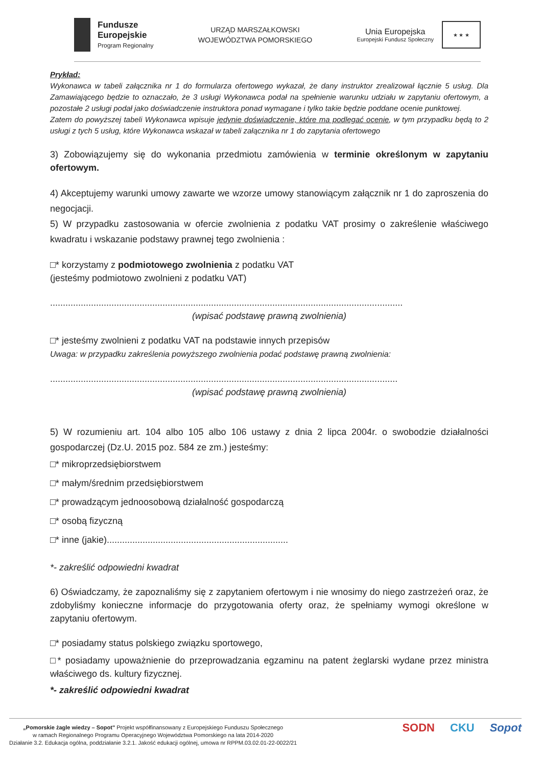Fundusze
Europejskie
Program Regionalny
URZĄD MARSZAŁKOWSKI
WOJEWÓDZTWA POMORSKIEGO
Unia Europejska
Europejski Fundusz Społeczny
★ ★ ★
Prykład:
Wykonawca w tabeli załącznika nr 1 do formularza ofertowego wykazał, że dany instruktor zrealizował łącznie 5 usług. Dla Zamawiającego będzie to oznaczało, że 3 usługi Wykonawca podał na spełnienie warunku udziału w zapytaniu ofertowym, a pozostałe 2 usługi podał jako doświadczenie instruktora ponad wymagane i tylko takie będzie poddane ocenie punktowej.
Zatem do powyższej tabeli Wykonawca wpisuje jedynie doświadczenie, które ma podlegać ocenie, w tym przypadku będą to 2 usługi z tych 5 usług, które Wykonawca wskazał w tabeli załącznika nr 1 do zapytania ofertowego
3) Zobowiązujemy się do wykonania przedmiotu zamówienia w terminie określonym w zapytaniu ofertowym.
4) Akceptujemy warunki umowy zawarte we wzorze umowy stanowiącym załącznik nr 1 do zaproszenia do negocjacji.
5) W przypadku zastosowania w ofercie zwolnienia z podatku VAT prosimy o zakreślenie właściwego kwadratu i wskazanie podstawy prawnej tego zwolnienia :
□* korzystamy z podmiotowego zwolnienia z podatku VAT
(jesteśmy podmiotowo zwolnieni z podatku VAT)
..........................................................................................................................................
(wpisać podstawę prawną zwolnienia)
□* jesteśmy zwolnieni z podatku VAT na podstawie innych przepisów
Uwaga: w przypadku zakreślenia powyższego zwolnienia podać podstawę prawną zwolnienia:
........................................................................................................................................
(wpisać podstawę prawną zwolnienia)
5) W rozumieniu art. 104 albo 105 albo 106 ustawy z dnia 2 lipca 2004r. o swobodzie działalności gospodarczej (Dz.U. 2015 poz. 584 ze zm.) jesteśmy:
□* mikroprzedsiębiorstwem
□* małym/średnim przedsiębiorstwem
□* prowadzącym jednoosobową działalność gospodarczą
□* osobą fizyczną
□* inne (jakie).......................................................................
*- zakreślić odpowiedni kwadrat
6) Oświadczamy, że zapoznaliśmy się z zapytaniem ofertowym i nie wnosimy do niego zastrzeżeń oraz, że zdobyliśmy konieczne informacje do przygotowania oferty oraz, że spełniamy wymogi określone w zapytaniu ofertowym.
□* posiadamy status polskiego związku sportowego,
□* posiadamy upoważnienie do przeprowadzania egzaminu na patent żeglarski wydane przez ministra właściwego ds. kultury fizycznej.
*- zakreślić odpowiedni kwadrat
„Pomorskie żagle wiedzy – Sopot" Projekt współfinansowany z Europejskiego Funduszu Społecznego
w ramach Regionalnego Programu Operacyjnego Województwa Pomorskiego na lata 2014-2020
Działanie 3.2. Edukacja ogólna, poddziałanie 3.2.1. Jakość edukacji ogólnej, umowa nr RPPM.03.02.01-22-0022/21
SODN CKU Sopot